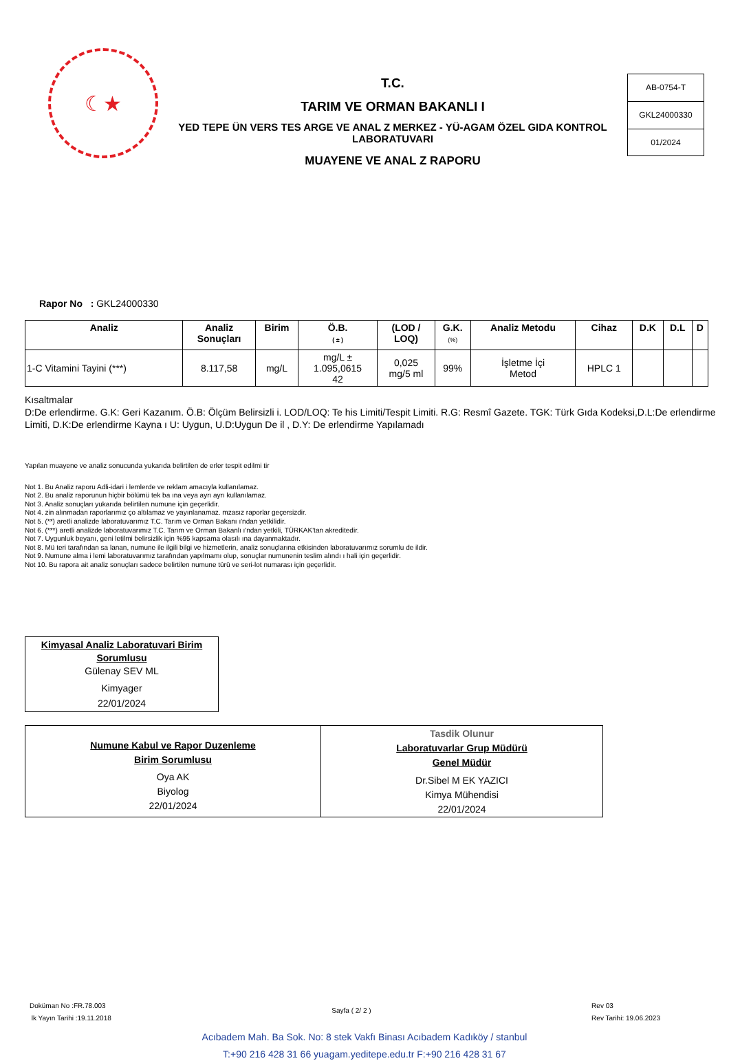☾★
T.C.
TARIM VE ORMAN BAKANLI I
YED TEPE ÜN VERS TES ARGE VE ANAL Z MERKEZ - YÜ-AGAM ÖZEL GIDA KONTROL LABORATUVARI
MUAYENE VE ANAL Z RAPORU
AB-0754-T
GKL24000330
01/2024
Rapor No : GKL24000330
| Analiz | Analiz Sonuçları | Birim | Ö.B. ( ± ) | (LOD / LOQ) | G.K. (%) | Analiz Metodu | Cihaz | D.K | D.L | D |
| --- | --- | --- | --- | --- | --- | --- | --- | --- | --- | --- |
| 1-C Vitamini Tayini (***) | 8.117,58 | mg/L | mg/L ± 1.095,0615 42 | 0,025 mg/5 ml | 99% | İşletme İçi Metod | HPLC 1 | | | |
Kısaltmalar
D:De erlendirme. G.K: Geri Kazanım. Ö.B: Ölçüm Belirsizli i. LOD/LOQ: Te his Limiti/Tespit Limiti. R.G: Resmî Gazete. TGK: Türk Gıda Kodeksi,D.L:De erlendirme Limiti, D.K:De erlendirme Kayna ı U: Uygun, U.D:Uygun De il , D.Y: De erlendirme Yapılamadı
Yapılan muayene ve analiz sonucunda yukarıda belirtilen de erler tespit edilmi tir
Not 1. Bu Analiz raporu Adli-idari i lemlerde ve reklam amacıyla kullanılamaz.
Not 2. Bu analiz raporunun hiçbir bölümü tek ba ına veya ayrı ayrı kullanılamaz.
Not 3. Analiz sonuçları yukarıda belirtilen numune için geçerlidir.
Not 4. zin alınmadan raporlarımız ço altılamaz ve yayınlanamaz. mzasız raporlar geçersizdir.
Not 5. (**) aretli analizde laboratuvarımız T.C. Tarım ve Orman Bakanı ı'ndan yetkilidir.
Not 6. (***) aretli analizde laboratuvarımız T.C. Tarım ve Orman Bakanlı ı'ndan yetkili, TÜRKAK'tan akreditedir.
Not 7. Uygunluk beyanı, geni letilmi belirsizlik için %95 kapsama olasılı ına dayanmaktadır.
Not 8. Mü teri tarafından sa lanan, numune ile ilgili bilgi ve hizmetlerin, analiz sonuçlarına etkisinden laboratuvarımız sorumlu de ildir.
Not 9. Numune alma i lemi laboratuvarımız tarafından yapılmamı olup, sonuçlar numunenin teslim alındı ı hali için geçerlidir.
Not 10. Bu rapora ait analiz sonuçları sadece belirtilen numune türü ve seri-lot numarası için geçerlidir.
Kimyasal Analiz Laboratuvari Birim Sorumlusu
Gülenay SEV ML
Kimyager
22/01/2024
Numune Kabul ve Rapor Duzenleme
Birim Sorumlusu
Oya AK
Biyolog
22/01/2024
Tasdik Olunur
Laboratuvarlar Grup Müdürü
Genel Müdür
Dr.Sibel M EK YAZICI
Kimya Mühendisi
22/01/2024
Doküman No :FR.78.003
lk Yayın Tarihi :19.11.2018
Sayfa ( 2/ 2 )
Rev 03
Rev Tarihi: 19.06.2023
Acıbadem Mah. Ba Sok. No: 8 stek Vakfı Binası Acıbadem Kadıköy / stanbul
T:+90 216 428 31 66 yuagam.yeditepe.edu.tr F:+90 216 428 31 67